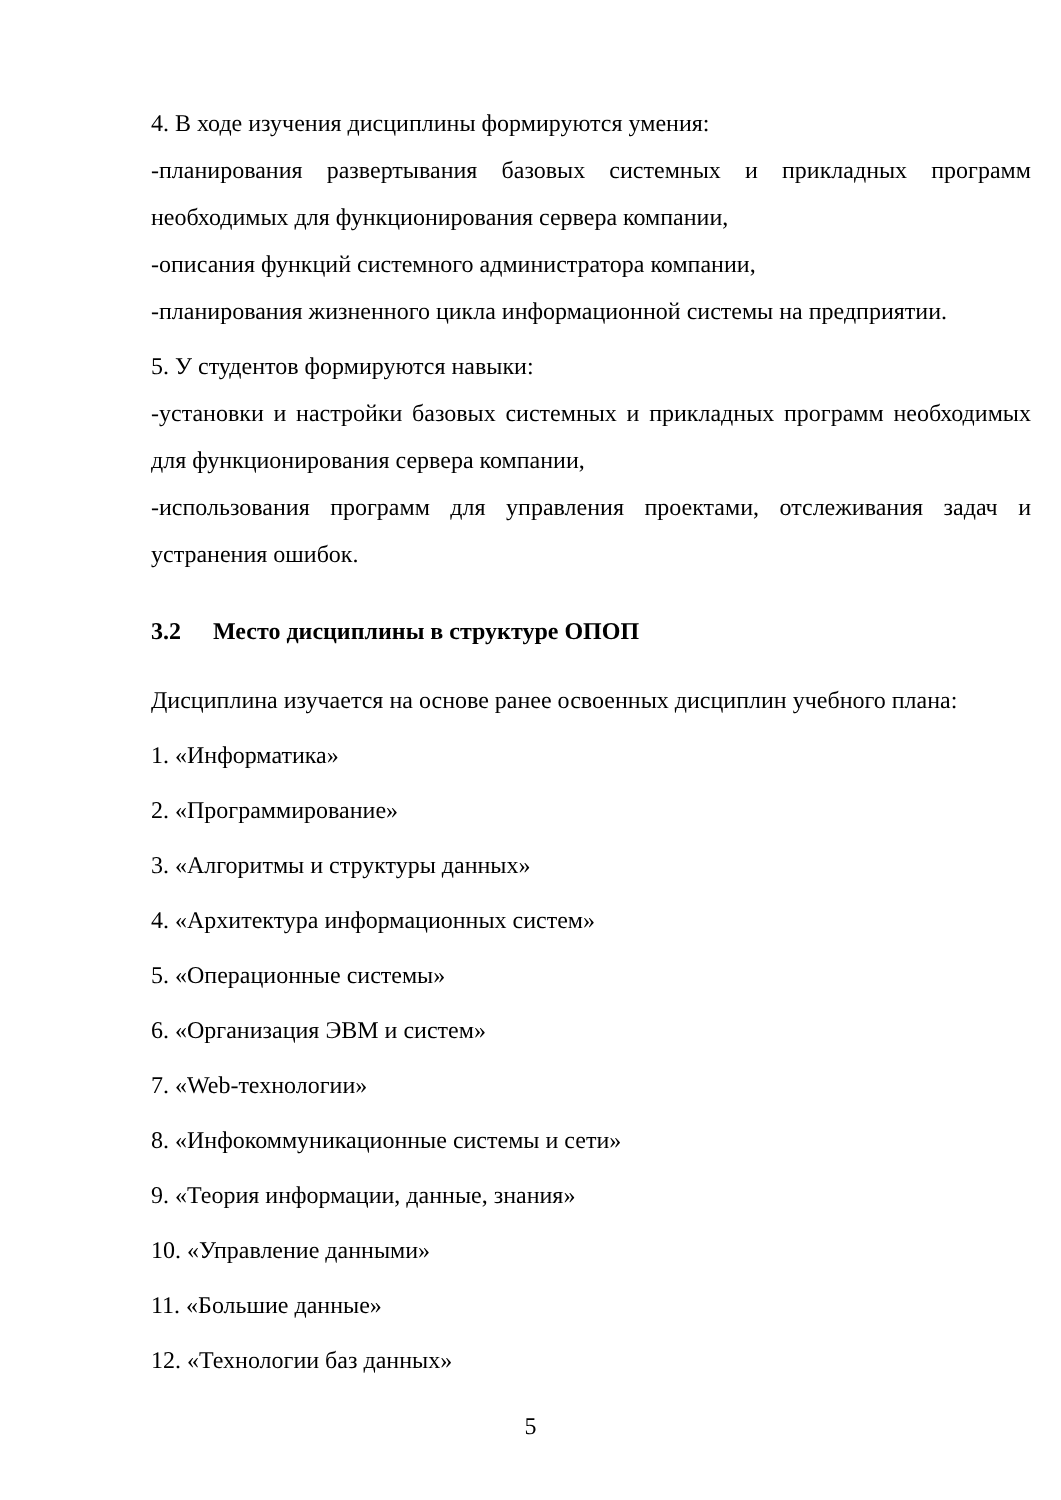4. В ходе изучения дисциплины формируются умения:
-планирования развертывания базовых системных и прикладных программ необходимых для функционирования сервера компании,
-описания функций системного администратора компании,
-планирования жизненного цикла информационной системы на предприятии.
5. У студентов формируются навыки:
-установки и настройки базовых системных и прикладных программ необходимых для функционирования сервера компании,
-использования программ для управления проектами, отслеживания задач и устранения ошибок.
3.2 Место дисциплины в структуре ОПОП
Дисциплина изучается на основе ранее освоенных дисциплин учебного плана:
1. «Информатика»
2. «Программирование»
3. «Алгоритмы и структуры данных»
4. «Архитектура информационных систем»
5. «Операционные системы»
6. «Организация ЭВМ и систем»
7. «Web-технологии»
8. «Инфокоммуникационные системы и сети»
9. «Теория информации, данные, знания»
10. «Управление данными»
11. «Большие данные»
12. «Технологии баз данных»
5